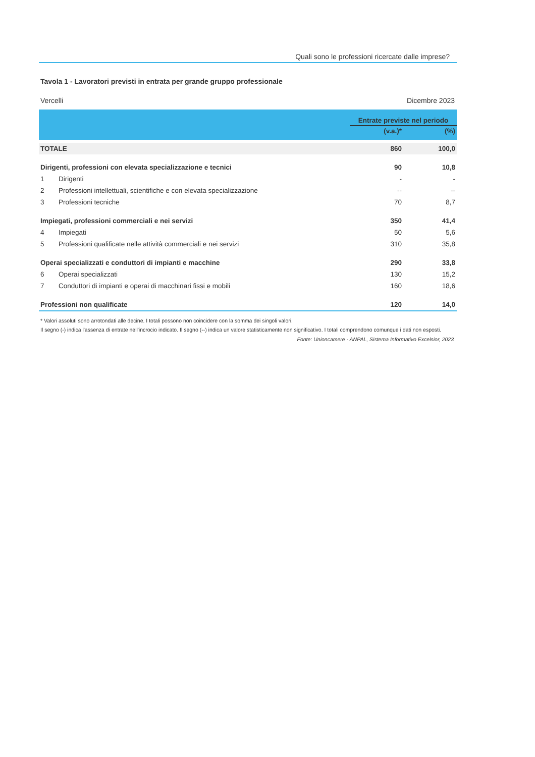Quali sono le professioni ricercate dalle imprese?
Tavola 1 - Lavoratori previsti in entrata per grande gruppo professionale
Vercelli Dicembre 2023
| | | Entrate previste nel periodo | |
| --- | --- | --- | --- |
| | | (v.a.)* | (%) |
| TOTALE | | 860 | 100,0 |
| Dirigenti, professioni con elevata specializzazione e tecnici | | 90 | 10,8 |
| 1 | Dirigenti | - | - |
| 2 | Professioni intellettuali, scientifiche e con elevata specializzazione | -- | -- |
| 3 | Professioni tecniche | 70 | 8,7 |
| Impiegati, professioni commerciali e nei servizi | | 350 | 41,4 |
| 4 | Impiegati | 50 | 5,6 |
| 5 | Professioni qualificate nelle attività commerciali e nei servizi | 310 | 35,8 |
| Operai specializzati e conduttori di impianti e macchine | | 290 | 33,8 |
| 6 | Operai specializzati | 130 | 15,2 |
| 7 | Conduttori di impianti e operai di macchinari fissi e mobili | 160 | 18,6 |
| Professioni non qualificate | | 120 | 14,0 |
* Valori assoluti sono arrotondati alle decine. I totali possono non coincidere con la somma dei singoli valori.
Il segno (-) indica l'assenza di entrate nell'incrocio indicato. Il segno (--) indica un valore statisticamente non significativo. I totali comprendono comunque i dati non esposti.
Fonte: Unioncamere - ANPAL, Sistema Informativo Excelsior, 2023